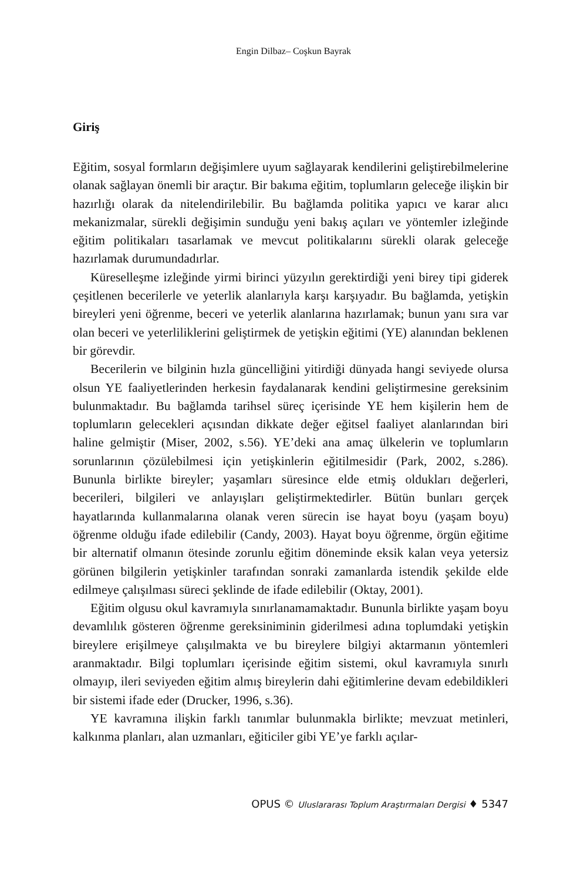Engin Dilbaz– Coşkun Bayrak
Giriş
Eğitim, sosyal formların değişimlere uyum sağlayarak kendilerini geliştire­bilmelerine olanak sağlayan önemli bir araçtır. Bir bakıma eğitim, toplumla­rın geleceğe ilişkin bir hazırlığı olarak da nitelendirilebilir. Bu bağlamda politika yapıcı ve karar alıcı mekanizmalar, sürekli değişimin sunduğu yeni bakış açıları ve yöntemler izleğinde eğitim politikaları tasarlamak ve mev­cut politikalarını sürekli olarak geleceğe hazırlamak durumundadırlar.
Küreselleşme izleğinde yirmi birinci yüzyılın gerektirdiği yeni birey tipi giderek çeşitlenen becerilerle ve yeterlik alanlarıyla karşı karşıyadır. Bu bağlamda, yetişkin bireyleri yeni öğrenme, beceri ve yeterlik alanlarına ha­zırlamak; bunun yanı sıra var olan beceri ve yeterliliklerini geliştirmek de yetişkin eğitimi (YE) alanından beklenen bir görevdir.
Becerilerin ve bilginin hızla güncelliğini yitirdiği dünyada hangi seviye­de olursa olsun YE faaliyetlerinden herkesin faydalanarak kendini geliştir­mesine gereksinim bulunmaktadır. Bu bağlamda tarihsel süreç içerisinde YE hem kişilerin hem de toplumların gelecekleri açısından dikkate değer eğitsel faaliyet alanlarından biri haline gelmiştir (Miser, 2002, s.56). YE’deki ana amaç ülkelerin ve toplumların sorunlarının çözülebilmesi için yetişkin­lerin eğitilmesidir (Park, 2002, s.286). Bununla birlikte bireyler; yaşamları süresince elde etmiş oldukları değerleri, becerileri, bilgileri ve anlayışları geliştirmektedirler. Bütün bunları gerçek hayatlarında kullanmalarına ola­nak veren sürecin ise hayat boyu (yaşam boyu) öğrenme olduğu ifade edi­lebilir (Candy, 2003). Hayat boyu öğrenme, örgün eğitime bir alternatif ol­manın ötesinde zorunlu eğitim döneminde eksik kalan veya yetersiz görü­nen bilgilerin yetişkinler tarafından sonraki zamanlarda istendik şekilde elde edilmeye çalışılması süreci şeklinde de ifade edilebilir (Oktay, 2001).
Eğitim olgusu okul kavramıyla sınırlanamamaktadır. Bununla birlikte yaşam boyu devamlılık gösteren öğrenme gereksiniminin giderilmesi adına toplumdaki yetişkin bireylere erişilmeye çalışılmakta ve bu bireylere bilgiyi aktarmanın yöntemleri aranmaktadır. Bilgi toplumları içerisinde eğitim sistemi, okul kavramıyla sınırlı olmayıp, ileri seviyeden eğitim almış birey­lerin dahi eğitimlerine devam edebildikleri bir sistemi ifade eder (Drucker, 1996, s.36).
YE kavramına ilişkin farklı tanımlar bulunmakla birlikte; mevzuat me­tinleri, kalkınma planları, alan uzmanları, eğiticiler gibi YE’ye farklı açılar-
OPUS © Uluslararası Toplum Araştırmaları Dergisi ♦ 5347